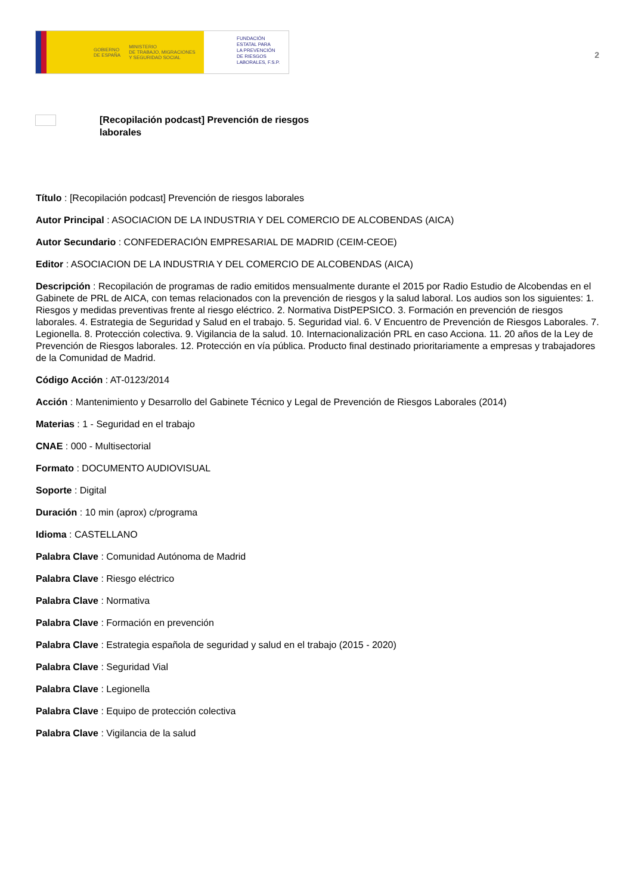GOBIERNO
DE ESPAÑA MINISTERIO
DE TRABAJO, MIGRACIONES
Y SEGURIDAD SOCIAL
FUNDACIÓN
ESTATAL PARA
LA PREVENCIÓN
DE RIESGOS
LABORALES, F.S.P.
2
[Recopilación podcast] Prevención de riesgos laborales
Título : [Recopilación podcast] Prevención de riesgos laborales
Autor Principal : ASOCIACION DE LA INDUSTRIA Y DEL COMERCIO DE ALCOBENDAS (AICA)
Autor Secundario : CONFEDERACIÓN EMPRESARIAL DE MADRID (CEIM-CEOE)
Editor : ASOCIACION DE LA INDUSTRIA Y DEL COMERCIO DE ALCOBENDAS (AICA)
Descripción : Recopilación de programas de radio emitidos mensualmente durante el 2015 por Radio Estudio de Alcobendas en el Gabinete de PRL de AICA, con temas relacionados con la prevención de riesgos y la salud laboral. Los audios son los siguientes: 1. Riesgos y medidas preventivas frente al riesgo eléctrico. 2. Normativa DistPEPSICO. 3. Formación en prevención de riesgos laborales. 4. Estrategia de Seguridad y Salud en el trabajo. 5. Seguridad vial. 6. V Encuentro de Prevención de Riesgos Laborales. 7. Legionella. 8. Protección colectiva. 9. Vigilancia de la salud. 10. Internacionalización PRL en caso Acciona. 11. 20 años de la Ley de Prevención de Riesgos laborales. 12. Protección en vía pública. Producto final destinado prioritariamente a empresas y trabajadores de la Comunidad de Madrid.
Código Acción : AT-0123/2014
Acción : Mantenimiento y Desarrollo del Gabinete Técnico y Legal de Prevención de Riesgos Laborales (2014)
Materias : 1 - Seguridad en el trabajo
CNAE : 000 - Multisectorial
Formato : DOCUMENTO AUDIOVISUAL
Soporte : Digital
Duración : 10 min (aprox) c/programa
Idioma : CASTELLANO
Palabra Clave : Comunidad Autónoma de Madrid
Palabra Clave : Riesgo eléctrico
Palabra Clave : Normativa
Palabra Clave : Formación en prevención
Palabra Clave : Estrategia española de seguridad y salud en el trabajo (2015 - 2020)
Palabra Clave : Seguridad Vial
Palabra Clave : Legionella
Palabra Clave : Equipo de protección colectiva
Palabra Clave : Vigilancia de la salud